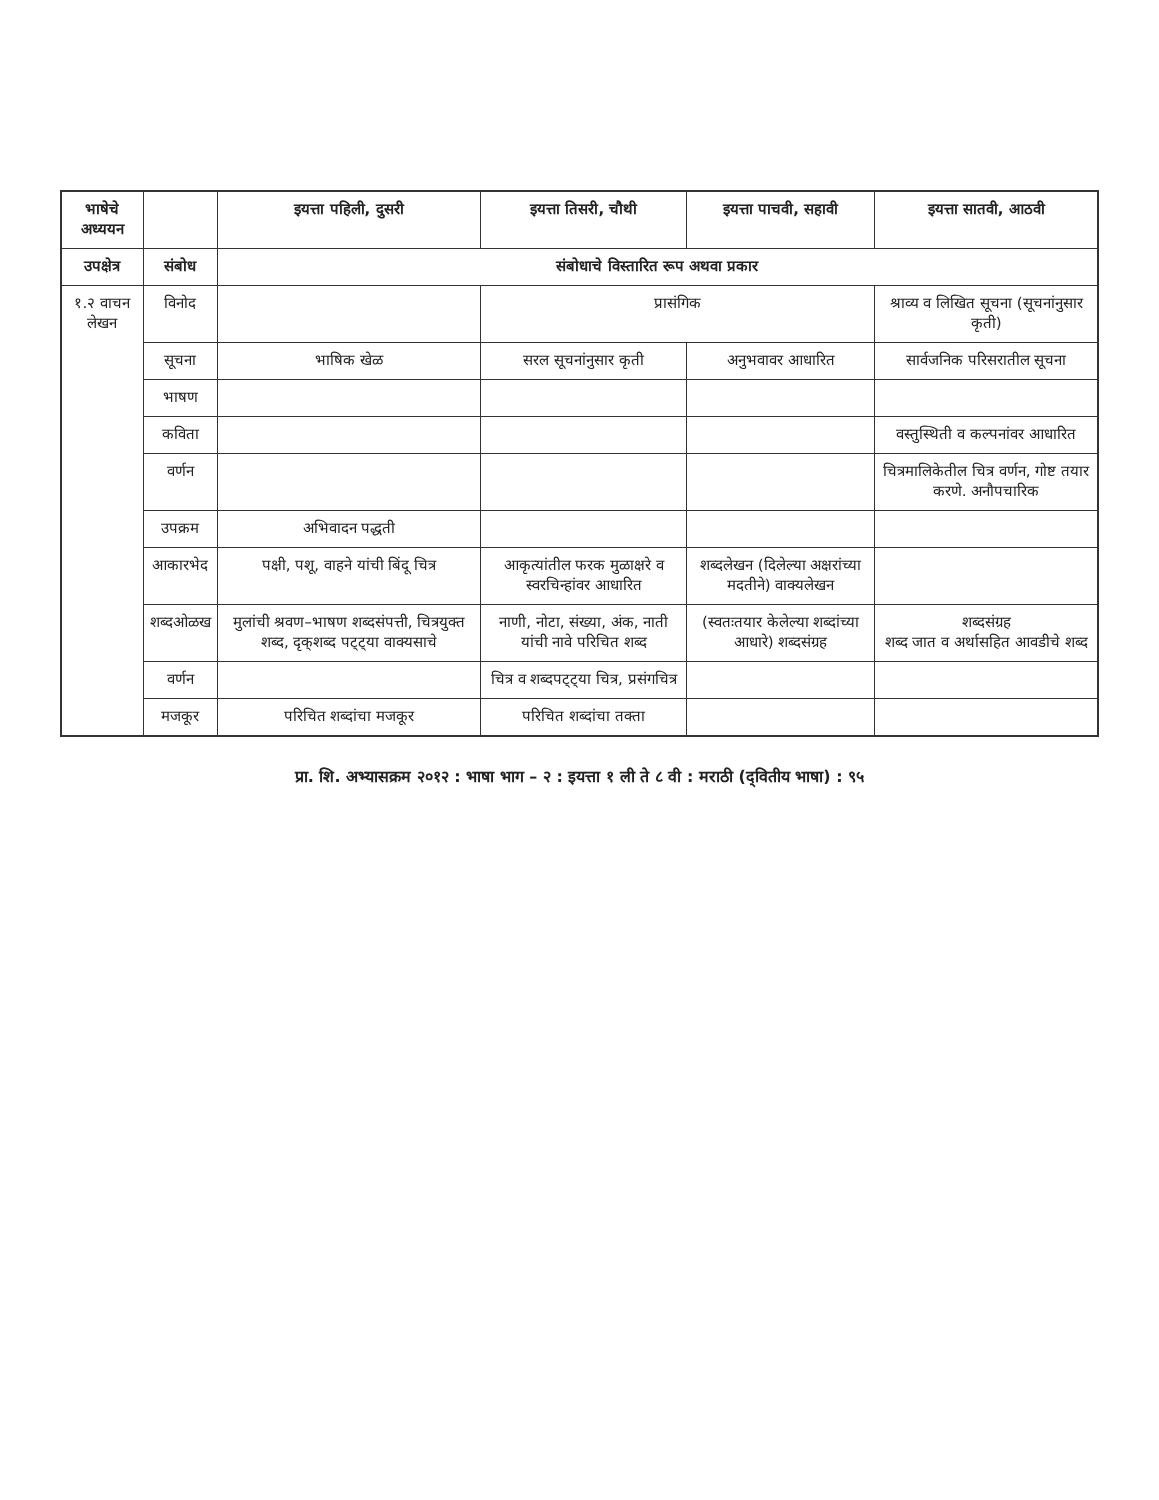| भाषेचे अध्ययन | | इयत्ता पहिली, दुसरी | इयत्ता तिसरी, चौथी | इयत्ता पाचवी, सहावी | इयत्ता सातवी, आठवी |
| --- | --- | --- | --- | --- | --- |
| उपक्षेत्र | संबोध | संबोधाचे विस्तारित रूप अथवा प्रकार | | | |
| १.२ वाचन लेखन | विनोद | | प्रासंगिक | | श्राव्य व लिखित सूचना (सूचनांनुसार कृती) |
| | सूचना | भाषिक खेळ | सरल सूचनांनुसार कृती | अनुभवावर आधारित | सार्वजनिक परिसरातील सूचना |
| | भाषण | | | | |
| | कविता | | | | वस्तुस्थिती व कल्पनांवर आधारित |
| | वर्णन | | | | चित्रमालिकेतील चित्र वर्णन, गोष्ट तयार करणे. अनौपचारिक |
| | उपक्रम | अभिवादन पद्धती | | | |
| | आकारभेद | पक्षी, पशू, वाहने यांची बिंदू चित्र | आकृत्यांतील फरक मुळाक्षरे व स्वरचिन्हांवर आधारित | शब्दलेखन (दिलेल्या अक्षरांच्या मदतीने) वाक्यलेखन | |
| | शब्दओळख | मुलांची श्रवण–भाषण शब्दसंपत्ती, चित्रयुक्त शब्द, दृक्‌शब्द पट्ट्या वाक्यसाचे | नाणी, नोटा, संख्या, अंक, नाती यांची नावे परिचित शब्द | (स्वतःतयार केलेल्या शब्दांच्या आधारे) शब्दसंग्रह | शब्दसंग्रह शब्द जात व अर्थासहित आवडीचे शब्द |
| | वर्णन | | चित्र व शब्दपट्ट्या चित्र, प्रसंगचित्र | | |
| | मजकूर | परिचित शब्दांचा मजकूर | परिचित शब्दांचा तक्ता | | |
प्रा. शि. अभ्यासक्रम २०१२ : भाषा भाग – २ : इयत्ता १ ली ते ८ वी : मराठी (द्‌वितीय भाषा) : ९५